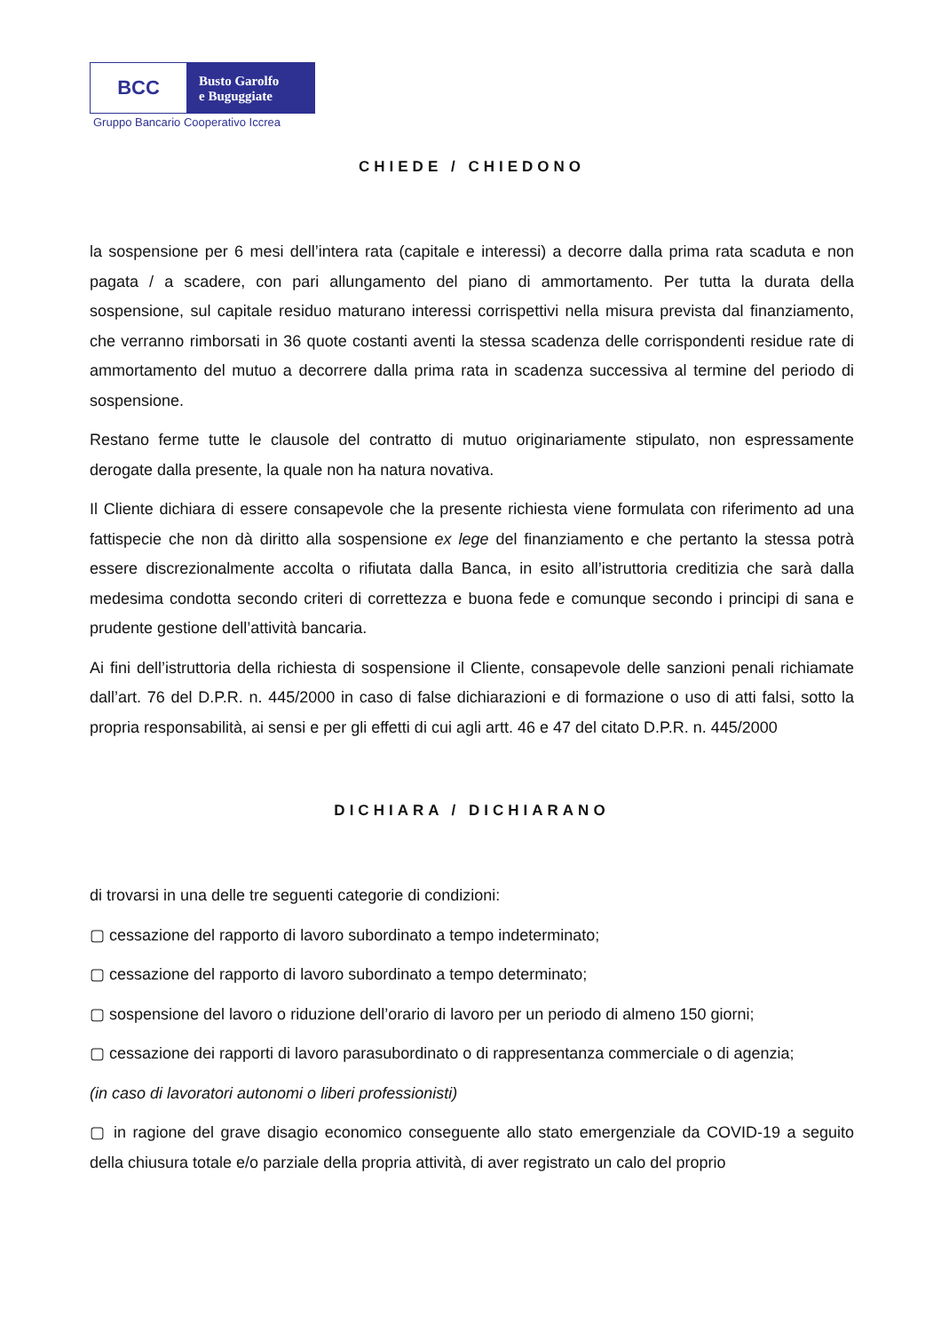BCC
Busto Garolfo
e Buguggiate
Gruppo Bancario Cooperativo Iccrea
CHIEDE / CHIEDONO
la sospensione per 6 mesi dell’intera rata (capitale e interessi) a decorre dalla prima rata scaduta e non pagata / a scadere, con pari allungamento del piano di ammortamento. Per tutta la durata della sospensione, sul capitale residuo maturano interessi corrispettivi nella misura prevista dal finanziamento, che verranno rimborsati in 36 quote costanti aventi la stessa scadenza delle corrispondenti residue rate di ammortamento del mutuo a decorrere dalla prima rata in scadenza successiva al termine del periodo di sospensione.
Restano ferme tutte le clausole del contratto di mutuo originariamente stipulato, non espressamente derogate dalla presente, la quale non ha natura novativa.
Il Cliente dichiara di essere consapevole che la presente richiesta viene formulata con riferimento ad una fattispecie che non dà diritto alla sospensione ex lege del finanziamento e che pertanto la stessa potrà essere discrezionalmente accolta o rifiutata dalla Banca, in esito all’istruttoria creditizia che sarà dalla medesima condotta secondo criteri di correttezza e buona fede e comunque secondo i principi di sana e prudente gestione dell’attività bancaria.
Ai fini dell’istruttoria della richiesta di sospensione il Cliente, consapevole delle sanzioni penali richiamate dall’art. 76 del D.P.R. n. 445/2000 in caso di false dichiarazioni e di formazione o uso di atti falsi, sotto la propria responsabilità, ai sensi e per gli effetti di cui agli artt. 46 e 47 del citato D.P.R. n. 445/2000
DICHIARA / DICHIARANO
di trovarsi in una delle tre seguenti categorie di condizioni:
▢ cessazione del rapporto di lavoro subordinato a tempo indeterminato;
▢ cessazione del rapporto di lavoro subordinato a tempo determinato;
▢ sospensione del lavoro o riduzione dell’orario di lavoro per un periodo di almeno 150 giorni;
▢ cessazione dei rapporti di lavoro parasubordinato o di rappresentanza commerciale o di agenzia;
(in caso di lavoratori autonomi o liberi professionisti)
▢ in ragione del grave disagio economico conseguente allo stato emergenziale da COVID-19 a seguito della chiusura totale e/o parziale della propria attività, di aver registrato un calo del proprio